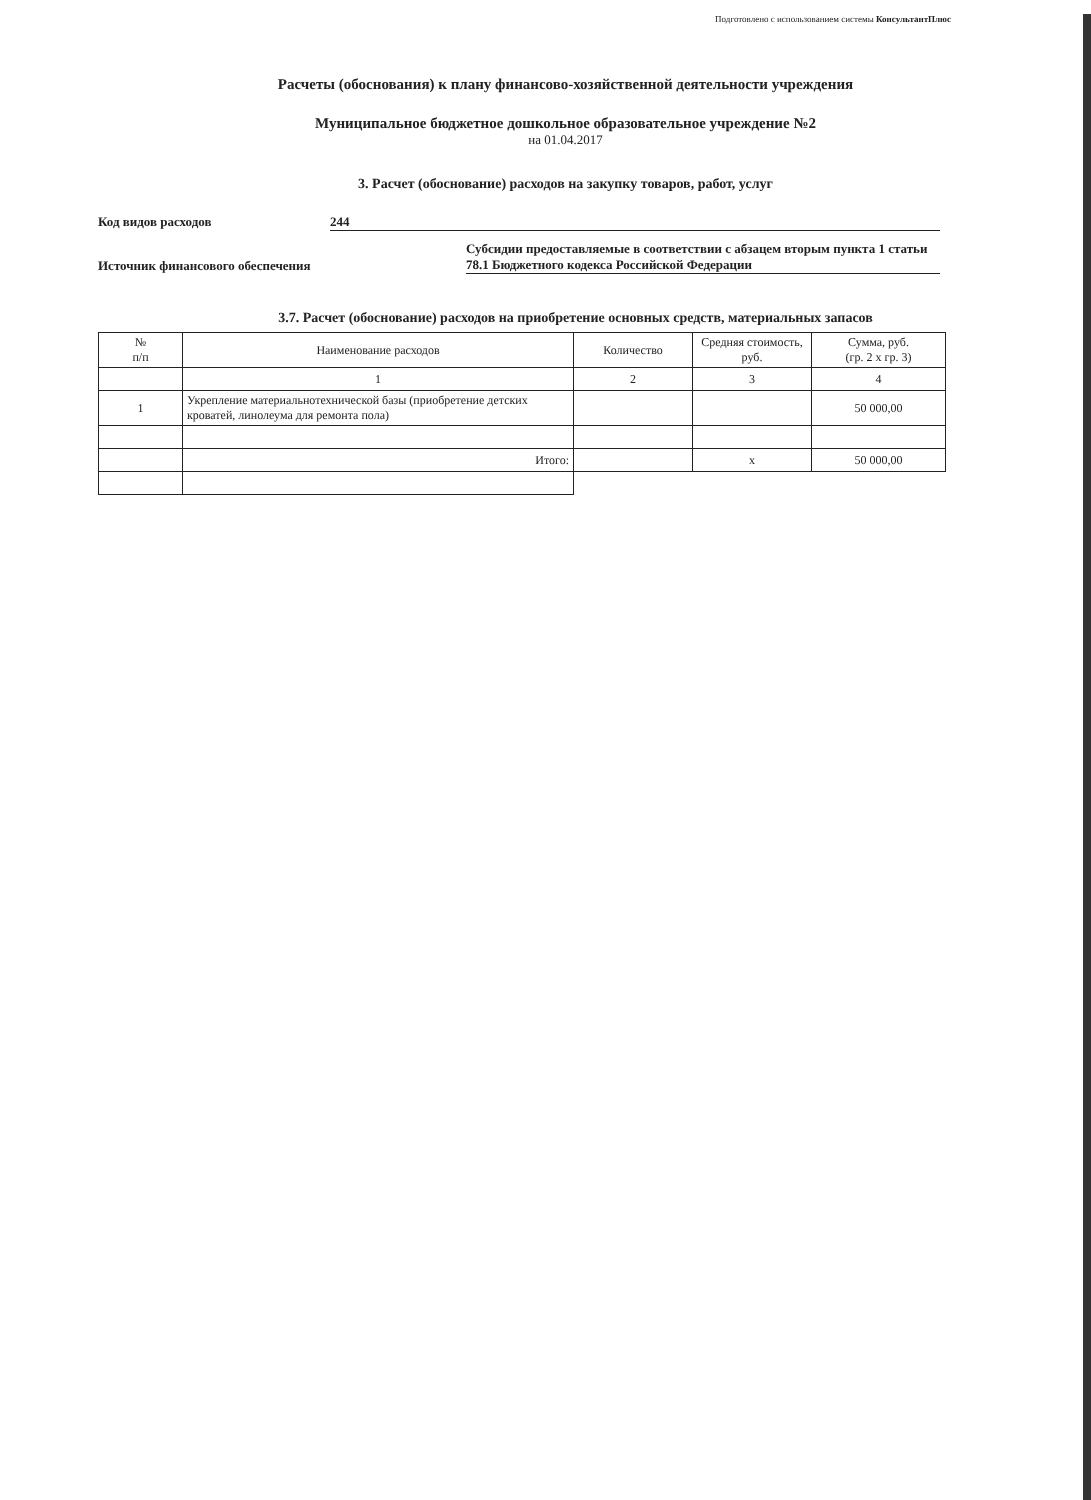Подготовлено с использованием системы КонсультантПлюс
Расчеты (обоснования) к плану финансово-хозяйственной деятельности учреждения
Муниципальное бюджетное дошкольное образовательное учреждение №2
на 01.04.2017
3. Расчет (обоснование) расходов на закупку товаров, работ, услуг
Код видов расходов 244
Источник финансового обеспечения
Субсидии предоставляемые в соответствии с абзацем вторым пункта 1 статьи 78.1 Бюджетного кодекса Российской Федерации
3.7. Расчет (обоснование) расходов на приобретение основных средств, материальных запасов
| № п/п | Наименование расходов | Количество | Средняя стоимость, руб. | Сумма, руб. (гр. 2 x гр. 3) |
| --- | --- | --- | --- | --- |
| | 1 | 2 | 3 | 4 |
| 1 | Укрепление материальнотехнической базы (приобретение детских кроватей, линолеума для ремонта пола) | | | 50 000,00 |
| | Итого: | | x | 50 000,00 |